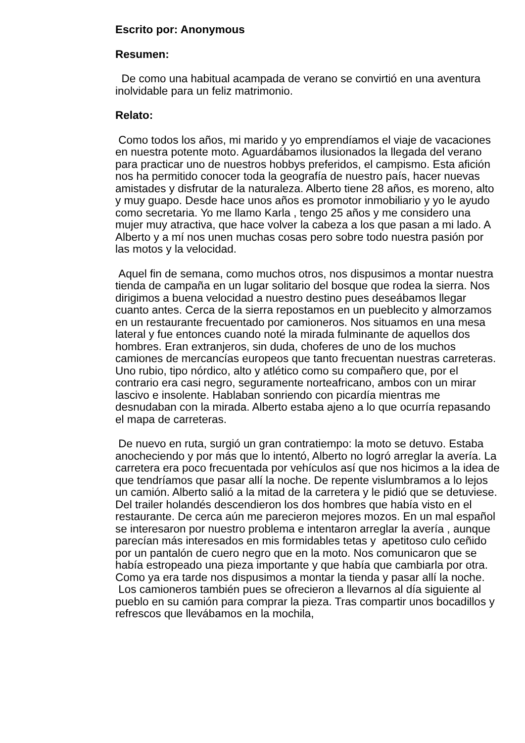Escrito por: Anonymous
Resumen:
De como una habitual acampada de verano se convirtió en una aventura inolvidable para un feliz matrimonio.
Relato:
Como todos los años, mi marido y yo emprendíamos el viaje de vacaciones en nuestra potente moto. Aguardábamos ilusionados la llegada del verano para practicar uno de nuestros hobbys preferidos, el campismo. Esta afición nos ha permitido conocer toda la geografía de nuestro país, hacer nuevas amistades y disfrutar de la naturaleza. Alberto tiene 28 años, es moreno, alto y muy guapo. Desde hace unos años es promotor inmobiliario y yo le ayudo como secretaria. Yo me llamo Karla , tengo 25 años y me considero una mujer muy atractiva, que hace volver la cabeza a los que pasan a mi lado. A Alberto y a mí nos unen muchas cosas pero sobre todo nuestra pasión por las motos y la velocidad.
Aquel fin de semana, como muchos otros, nos dispusimos a montar nuestra tienda de campaña en un lugar solitario del bosque que rodea la sierra. Nos dirigimos a buena velocidad a nuestro destino pues deseábamos llegar cuanto antes. Cerca de la sierra repostamos en un pueblecito y almorzamos en un restaurante frecuentado por camioneros. Nos situamos en una mesa lateral y fue entonces cuando noté la mirada fulminante de aquellos dos hombres. Eran extranjeros, sin duda, choferes de uno de los muchos camiones de mercancías europeos que tanto frecuentan nuestras carreteras. Uno rubio, tipo nórdico, alto y atlético como su compañero que, por el contrario era casi negro, seguramente norteafricano, ambos con un mirar lascivo e insolente. Hablaban sonriendo con picardía mientras me desnudaban con la mirada. Alberto estaba ajeno a lo que ocurría repasando el mapa de carreteras.
De nuevo en ruta, surgió un gran contratiempo: la moto se detuvo. Estaba anocheciendo y por más que lo intentó, Alberto no logró arreglar la avería. La carretera era poco frecuentada por vehículos así que nos hicimos a la idea de que tendríamos que pasar allí la noche. De repente vislumbramos a lo lejos un camión. Alberto salió a la mitad de la carretera y le pidió que se detuviese. Del trailer holandés descendieron los dos hombres que había visto en el restaurante. De cerca aún me parecieron mejores mozos. En un mal español se interesaron por nuestro problema e intentaron arreglar la avería , aunque parecían más interesados en mis formidables tetas y apetitoso culo ceñido por un pantalón de cuero negro que en la moto. Nos comunicaron que se había estropeado una pieza importante y que había que cambiarla por otra. Como ya era tarde nos dispusimos a montar la tienda y pasar allí la noche.
Los camioneros también pues se ofrecieron a llevarnos al día siguiente al pueblo en su camión para comprar la pieza. Tras compartir unos bocadillos y refrescos que llevábamos en la mochila,